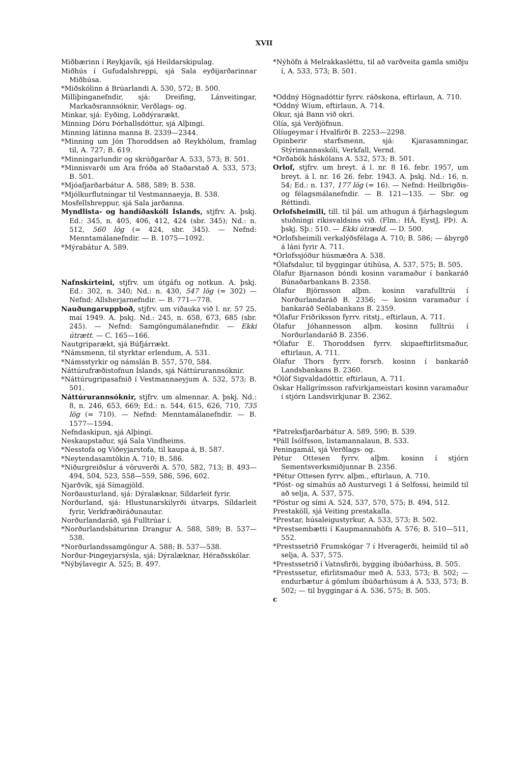XVII
Miðbærinn í Reykjavík, sjá Heildarskipulag.
Miðhús í Gufudalshreppi, sjá Sala eyðijarðarinnar Miðhúsa.
*Miðskólinn á Brúarlandi A. 530, 572; B. 500.
Milliþinganefndir, sjá: Dreifing, Lánveitingar, Markaðsrannsóknir, Verðlags- og.
Minkar, sjá: Eyðing, Loðdýrarækt.
Minning Dóru Þórhallsdóttur, sjá Alþingi.
Minning látinna manna B. 2339—2344.
*Minning um Jón Thoroddsen að Reykhólum, framlag til, A. 727; B. 619.
*Minningarlundir og skrúðgarðar A. 533, 573; B. 501.
*Minnisvarði um Ara fróða að Staðarstað A. 533, 573; B. 501.
*Mjóafjarðarbátur A. 588, 589; B. 538.
*Mjólkurflutningar til Vestmannaeyja, B. 538.
Mosfellshreppur, sjá Sala jarðanna.
Myndlista- og handíðaskóli Íslands, stjfrv. A. þskj. Ed.: 345, n. 405, 406, 412, 424 (sbr. 345); Nd.: n. 512, 560 lög (= 424, sbr. 345). — Nefnd: Menntamálanefndir. — B. 1075—1092.
*Mýrabátur A. 589.
Nafnskírteini, stjfrv. um útgáfu og notkun. A. þskj. Ed.: 302, n. 340; Nd.: n. 430, 547 lög (= 302) — Nefnd: Allsherjarnefndir. — B. 771—778.
Nauðungaruppboð, stjfrv. um viðauka við l. nr. 57 25. maí 1949. A. þskj. Nd.: 245, n. 658, 673, 685 (sbr. 245). — Nefnd: Samgöngumálanefndir. — Ekki útrætt. — C. 165—166.
Nautgriparækt, sjá Búfjárrækt.
*Námsmenn, til styrktar erlendum, A. 531.
*Námsstyrkir og námslán B. 557, 570, 584.
Náttúrufræðistofnun Íslands, sjá Náttúrurannsóknir.
*Náttúrugripasafnið í Vestmannaeyjum A. 532, 573; B. 501.
Náttúrurannsóknir, stjfrv. um almennar. A. þskj. Nd.: 8, n. 246, 653, 669; Ed.: n. 544, 615, 626, 710, 735 lög (= 710). — Nefnd: Menntamálanefndir. — B. 1577—1594.
Nefndaskipun, sjá Alþingi.
Neskaupstaður, sjá Sala Vindheims.
*Nesstofa og Viðeyjarstofa, til kaupa á, B. 587.
*Neytendasamtökin A. 710; B. 586.
*Niðurgreiðslur á vöruverði A. 570, 582, 713; B. 493—494, 504, 523, 558—559, 586, 596, 602.
Njarðvík, sjá Símagjöld.
Norðausturland, sjá: Dýralæknar, Síldarleit fyrir.
Norðurland, sjá: Hlustunarskilyrði útvarps, Síldarleit fyrir, Verkfræðiráðunautar.
Norðurlandaráð, sjá Fulltrúar í.
*Norðurlandsbáturinn Drangur A. 588, 589; B. 537—538.
*Norðurlandssamgöngur A. 588; B. 537—538.
Norður-Þingeyjarsýsla, sjá: Dýralæknar, Héraðsskólar.
*Nýbýlavegir A. 525; B. 497.
*Nýhöfn á Melrakkasléttu, til að varðveita gamla smiðju í, A. 533, 573; B. 501.
*Oddný Högnadóttir fyrrv. ráðskona, eftirlaun, A. 710.
*Oddný Wíum, eftirlaun, A. 714.
Okur, sjá Bann við okri.
Olía, sjá Verðjöfnun.
Olíugeymar í Hvalfirði B. 2253—2298.
Opinberir starfsmenn, sjá: Kjarasamningar, Stýrimannaskóli, Verkfall, Vernd.
*Orðabók háskólans A. 532, 573; B. 501.
Orlof, stjfrv. um breyt. á l. nr. 8 16. febr. 1957, um breyt. á l. nr. 16 26. febr. 1943. A. þskj. Nd.: 16, n. 54; Ed.: n. 137, 177 lög (= 16). — Nefnd: Heilbrigðis- og félagsmálanefndir. — B. 121—135. — Sbr. og Réttindi.
Orlofsheimili, till. til þál. um athugun á fjárhagslegum stuðningi ríkisvaldsins við. (Flm.: HÁ, EystJ, PÞ). A. þskj. Sþ.: 510. — Ekki útrædd. — D. 500.
*Orlofsheimili verkalýðsfélaga A. 710; B. 586; — ábyrgð á láni fyrir A. 711.
*Orlofssjóður húsmæðra A. 538.
*Ólafsdalur, til byggingar útihúsa, A. 537, 575; B. 505.
Ólafur Bjarnason bóndi kosinn varamaður í bankaráð Búnaðarbankans B. 2358.
Ólafur Björnsson alþm. kosinn varafulltrúi í Norðurlandaráð B. 2356; — kosinn varamaður í bankaráð Seðlabankans B. 2359.
*Ólafur Friðriksson fyrrv. ritstj., eftirlaun, A. 711.
Ólafur Jóhannesson alþm. kosinn fulltrúi í Norðurlandaráð B. 2356.
*Ólafur E. Thoroddsen fyrrv. skipaeftirlitsmaður, eftirlaun, A. 711.
Ólafur Thors fyrrv. forsrh. kosinn í bankaráð Landsbankans B. 2360.
*Ólöf Sigvaldadóttir, eftirlaun, A. 711.
Óskar Hallgrímsson rafvirkjameistari kosinn varamaður í stjórn Landsvirkjunar B. 2362.
*Patreksfjarðarbátur A. 589, 590; B. 539.
*Páll Ísólfsson, listamannalaun, B. 533.
Peningamál, sjá Verðlags- og.
Pétur Ottesen fyrrv. alþm. kosinn í stjórn Sementsverksmiðjunnar B. 2356.
*Pétur Ottesen fyrrv. alþm., eftirlaun, A. 710.
*Póst- og símahús að Austurvegi 1 á Selfossi, heimild til að selja, A. 537, 575.
*Póstur og sími A. 524, 537, 570, 575; B. 494, 512.
Prestaköll, sjá Veiting prestakalla.
*Prestar, húsaleigustyrkur, A. 533, 573; B. 502.
*Prestsembætti í Kaupmannahöfn A. 576; B. 510—511, 552.
*Prestssetrið Frumskógar 7 í Hveragerði, heimild til að selja, A. 537, 575.
*Prestssetrið í Vatnsfirði, bygging íbúðarhúss, B. 505.
*Prestssetur, efirlitsmaður með A. 533, 573; B. 502; — endurbætur á gömlum íbúðarhúsum á A. 533, 573; B. 502; — til byggingar á A. 536, 575; B. 505.
c